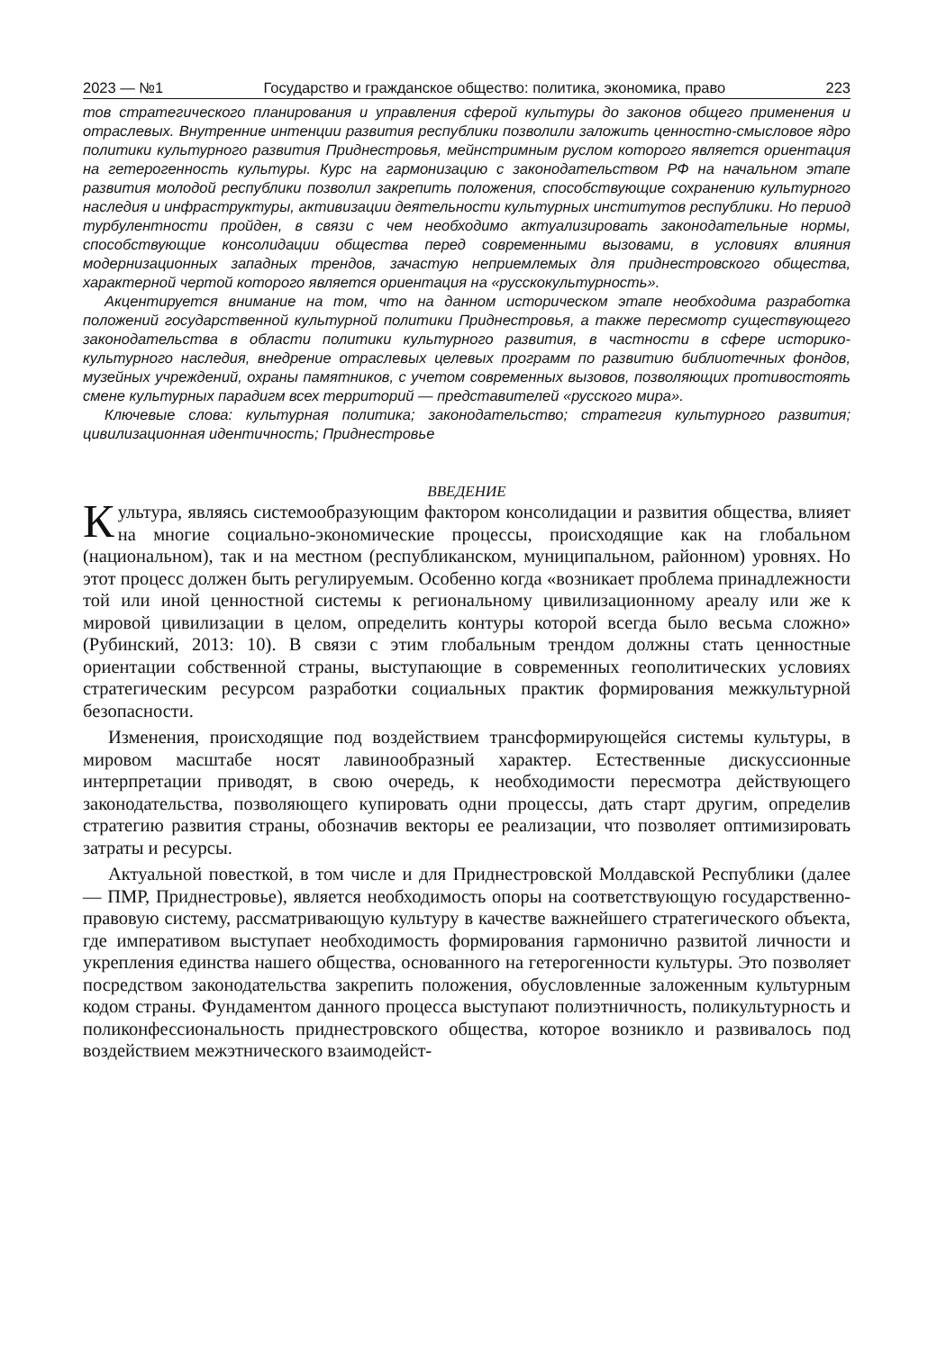2023 — №1 Государство и гражданское общество: политика, экономика, право 223
тов стратегического планирования и управления сферой культуры до законов общего применения и отраслевых. Внутренние интенции развития республики позволили заложить ценностно-смысловое ядро политики культурного развития Приднестровья, мейнстримным руслом которого является ориентация на гетерогенность культуры. Курс на гармонизацию с законодательством РФ на начальном этапе развития молодой республики позволил закрепить положения, способствующие сохранению культурного наследия и инфраструктуры, активизации деятельности культурных институтов республики. Но период турбулентности пройден, в связи с чем необходимо актуализировать законодательные нормы, способствующие консолидации общества перед современными вызовами, в условиях влияния модернизационных западных трендов, зачастую неприемлемых для приднестровского общества, характерной чертой которого является ориентация на «русскокультурность».
Акцентируется внимание на том, что на данном историческом этапе необходима разработка положений государственной культурной политики Приднестровья, а также пересмотр существующего законодательства в области политики культурного развития, в частности в сфере историко-культурного наследия, внедрение отраслевых целевых программ по развитию библиотечных фондов, музейных учреждений, охраны памятников, с учетом современных вызовов, позволяющих противостоять смене культурных парадигм всех территорий — представителей «русского мира».
Ключевые слова: культурная политика; законодательство; стратегия культурного развития; цивилизационная идентичность; Приднестровье
ВВЕДЕНИЕ
Культура, являясь системообразующим фактором консолидации и развития общества, влияет на многие социально-экономические процессы, происходящие как на глобальном (национальном), так и на местном (республиканском, муниципальном, районном) уровнях. Но этот процесс должен быть регулируемым. Особенно когда «возникает проблема принадлежности той или иной ценностной системы к региональному цивилизационному ареалу или же к мировой цивилизации в целом, определить контуры которой всегда было весьма сложно» (Рубинский, 2013: 10). В связи с этим глобальным трендом должны стать ценностные ориентации собственной страны, выступающие в современных геополитических условиях стратегическим ресурсом разработки социальных практик формирования межкультурной безопасности.
Изменения, происходящие под воздействием трансформирующейся системы культуры, в мировом масштабе носят лавинообразный характер. Естественные дискуссионные интерпретации приводят, в свою очередь, к необходимости пересмотра действующего законодательства, позволяющего купировать одни процессы, дать старт другим, определив стратегию развития страны, обозначив векторы ее реализации, что позволяет оптимизировать затраты и ресурсы.
Актуальной повесткой, в том числе и для Приднестровской Молдавской Республики (далее — ПМР, Приднестровье), является необходимость опоры на соответствующую государственно-правовую систему, рассматривающую культуру в качестве важнейшего стратегического объекта, где императивом выступает необходимость формирования гармонично развитой личности и укрепления единства нашего общества, основанного на гетерогенности культуры. Это позволяет посредством законодательства закрепить положения, обусловленные заложенным культурным кодом страны. Фундаментом данного процесса выступают полиэтничность, поликультурность и поликонфессиональность приднестровского общества, которое возникло и развивалось под воздействием межэтнического взаимодейст-